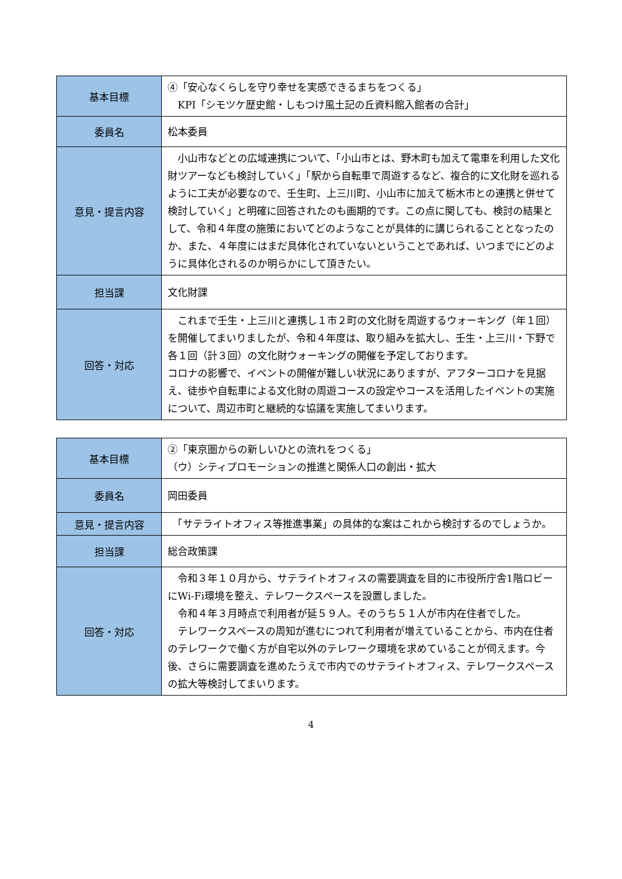| 基本目標 | ④「安心なくらしを守り幸せを実感できるまちをつくる」 KPI「シモツケ歴史館・しもつけ風土記の丘資料館入館者の合計」 |
| 委員名 | 松本委員 |
| 意見・提言内容 | 小山市などとの広域連携について、「小山市とは、野木町も加えて電車を利用した文化財ツアーなども検討していく」「駅から自転車で周遊するなど、複合的に文化財を巡れるように工夫が必要なので、壬生町、上三川町、小山市に加えて栃木市との連携と併せて検討していく」と明確に回答されたのも画期的です。この点に関しても、検討の結果として、令和４年度の施策においてどのようなことが具体的に講じられることとなったのか、また、４年度にはまだ具体化されていないということであれば、いつまでにどのように具体化されるのか明らかにして頂きたい。 |
| 担当課 | 文化財課 |
| 回答・対応 | これまで壬生・上三川と連携し１市２町の文化財を周遊するウォーキング（年１回）を開催してまいりましたが、令和４年度は、取り組みを拡大し、壬生・上三川・下野で各１回（計３回）の文化財ウォーキングの開催を予定しております。 コロナの影響で、イベントの開催が難しい状況にありますが、アフターコロナを見据え、徒歩や自転車による文化財の周遊コースの設定やコースを活用したイベントの実施について、周辺市町と継続的な協議を実施してまいります。 |
| 基本目標 | ②「東京圏からの新しいひとの流れをつくる」 （ウ）シティプロモーションの推進と関係人口の創出・拡大 |
| 委員名 | 岡田委員 |
| 意見・提言内容 | 「サテライトオフィス等推進事業」の具体的な案はこれから検討するのでしょうか。 |
| 担当課 | 総合政策課 |
| 回答・対応 | 令和３年１０月から、サテライトオフィスの需要調査を目的に市役所庁舎1階ロビーにWi-Fi環境を整え、テレワークスペースを設置しました。 令和４年３月時点で利用者が延５９人。そのうち５１人が市内在住者でした。 テレワークスペースの周知が進むにつれて利用者が増えていることから、市内在住者のテレワークで働く方が自宅以外のテレワーク環境を求めていることが伺えます。今後、さらに需要調査を進めたうえで市内でのサテライトオフィス、テレワークスペースの拡大等検討してまいります。 |
4